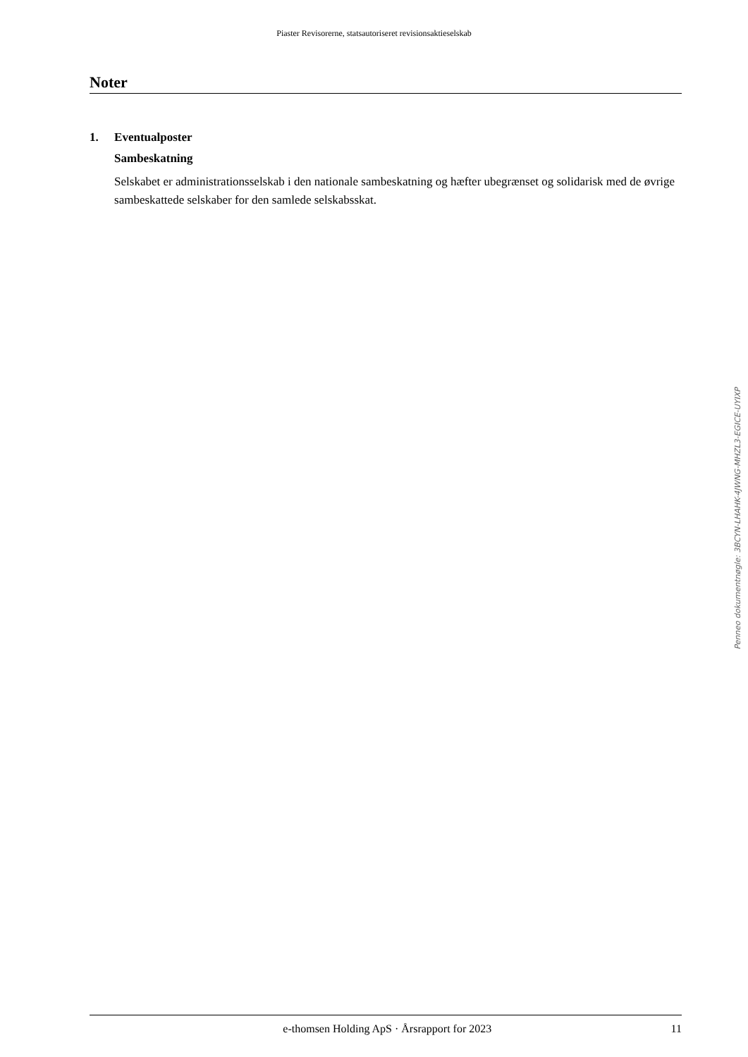Piaster Revisorerne, statsautoriseret revisionsaktieselskab
Noter
1. Eventualposter
Sambeskatning
Selskabet er administrationsselskab i den nationale sambeskatning og hæfter ubegrænset og solida­risk med de øvrige sambeskattede selskaber for den samlede selskabsskat.
Penneo dokumentnøgle: 3BCYN-LHAHK-4JWNG-MHZL3-EGICE-UYIXP
e-thomsen Holding ApS · Årsrapport for 2023 11